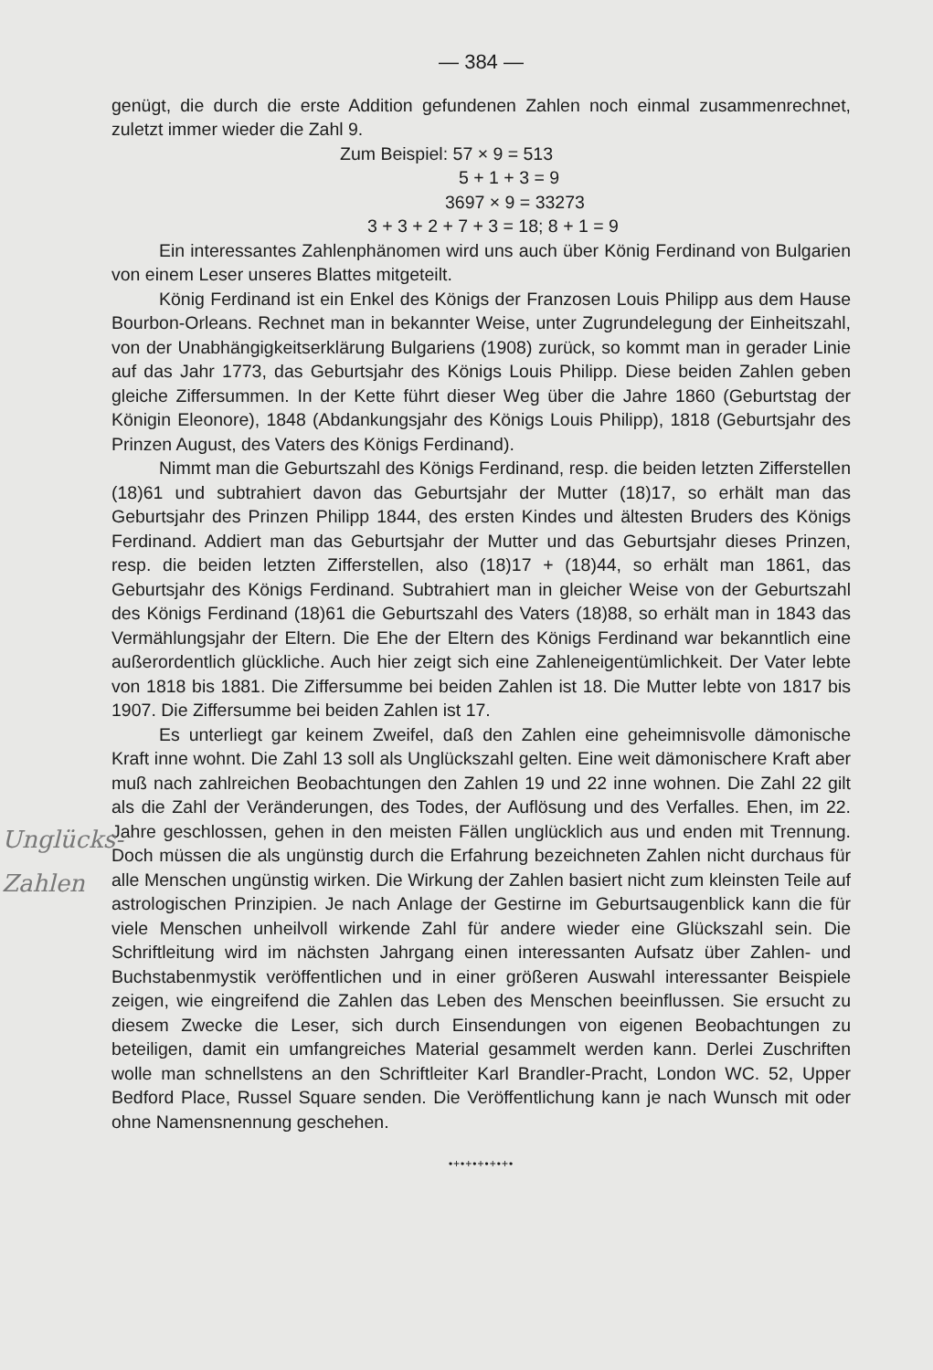— 384 —
genügt, die durch die erste Addition gefundenen Zahlen noch einmal zusammenrechnet, zuletzt immer wieder die Zahl 9.
Zum Beispiel: 57 × 9 = 513
5 + 1 + 3 = 9
3697 × 9 = 33273
3 + 3 + 2 + 7 + 3 = 18; 8 + 1 = 9
Ein interessantes Zahlenphänomen wird uns auch über König Ferdinand von Bulgarien von einem Leser unseres Blattes mitgeteilt.
König Ferdinand ist ein Enkel des Königs der Franzosen Louis Philipp aus dem Hause Bourbon-Orleans. Rechnet man in bekannter Weise, unter Zugrundelegung der Einheitszahl, von der Unabhängigkeitserklärung Bulgariens (1908) zurück, so kommt man in gerader Linie auf das Jahr 1773, das Geburtsjahr des Königs Louis Philipp. Diese beiden Zahlen geben gleiche Ziffersummen. In der Kette führt dieser Weg über die Jahre 1860 (Geburtstag der Königin Eleonore), 1848 (Abdankungsjahr des Königs Louis Philipp), 1818 (Geburtsjahr des Prinzen August, des Vaters des Königs Ferdinand).
Nimmt man die Geburtszahl des Königs Ferdinand, resp. die beiden letzten Zifferstellen (18)61 und subtrahiert davon das Geburtsjahr der Mutter (18)17, so erhält man das Geburtsjahr des Prinzen Philipp 1844, des ersten Kindes und ältesten Bruders des Königs Ferdinand. Addiert man das Geburtsjahr der Mutter und das Geburtsjahr dieses Prinzen, resp. die beiden letzten Zifferstellen, also (18)17 + (18)44, so erhält man 1861, das Geburtsjahr des Königs Ferdinand. Subtrahiert man in gleicher Weise von der Geburtszahl des Königs Ferdinand (18)61 die Geburtszahl des Vaters (18)88, so erhält man in 1843 das Vermählungsjahr der Eltern. Die Ehe der Eltern des Königs Ferdinand war bekanntlich eine außerordentlich glückliche. Auch hier zeigt sich eine Zahleneigentümlichkeit. Der Vater lebte von 1818 bis 1881. Die Ziffersumme bei beiden Zahlen ist 18. Die Mutter lebte von 1817 bis 1907. Die Ziffersumme bei beiden Zahlen ist 17.
Es unterliegt gar keinem Zweifel, daß den Zahlen eine geheimnisvolle dämonische Kraft inne wohnt. Die Zahl 13 soll als Unglückszahl gelten. Eine weit dämonischere Kraft aber muß nach zahlreichen Beobachtungen den Zahlen 19 und 22 inne wohnen. Die Zahl 22 gilt als die Zahl der Veränderungen, des Todes, der Auflösung und des Verfalles. Ehen, im 22. Jahre geschlossen, gehen in den meisten Fällen unglücklich aus und enden mit Trennung. Doch müssen die als ungünstig durch die Erfahrung bezeichneten Zahlen nicht durchaus für alle Menschen ungünstig wirken. Die Wirkung der Zahlen basiert nicht zum kleinsten Teile auf astrologischen Prinzipien. Je nach Anlage der Gestirne im Geburtsaugenblick kann die für viele Menschen unheilvoll wirkende Zahl für andere wieder eine Glückszahl sein. Die Schriftleitung wird im nächsten Jahrgang einen interessanten Aufsatz über Zahlen- und Buchstabenmystik veröffentlichen und in einer größeren Auswahl interessanter Beispiele zeigen, wie eingreifend die Zahlen das Leben des Menschen beeinflussen. Sie ersucht zu diesem Zwecke die Leser, sich durch Einsendungen von eigenen Beobachtungen zu beteiligen, damit ein umfangreiches Material gesammelt werden kann. Derlei Zuschriften wolle man schnellstens an den Schriftleiter Karl Brandler-Pracht, London WC. 52, Upper Bedford Place, Russel Square senden. Die Veröffentlichung kann je nach Wunsch mit oder ohne Namensnennung geschehen.
•+•+•+•+•+•
Unglücks-
Zahlen